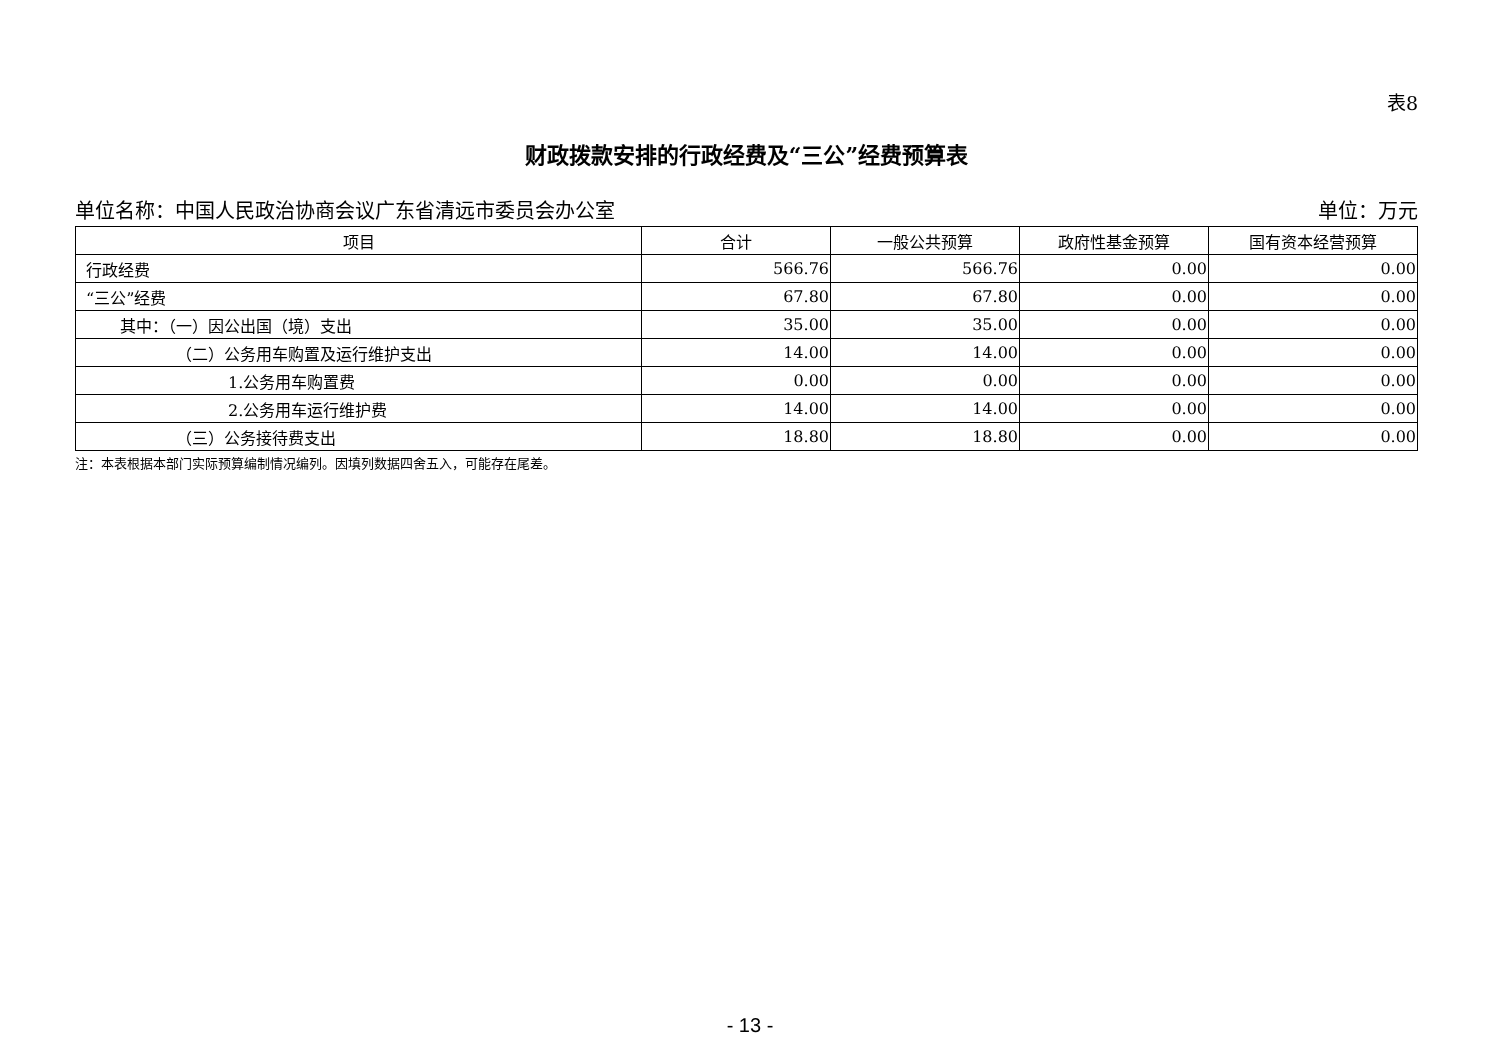表8
财政拨款安排的行政经费及“三公”经费预算表
单位名称：中国人民政治协商会议广东省清远市委员会办公室 单位：万元
| 项目 | 合计 | 一般公共预算 | 政府性基金预算 | 国有资本经营预算 |
| --- | --- | --- | --- | --- |
| 行政经费 | 566.76 | 566.76 | 0.00 | 0.00 |
| “三公”经费 | 67.80 | 67.80 | 0.00 | 0.00 |
| 其中：（一）因公出国（境）支出 | 35.00 | 35.00 | 0.00 | 0.00 |
| （二）公务用车购置及运行维护支出 | 14.00 | 14.00 | 0.00 | 0.00 |
| 1.公务用车购置费 | 0.00 | 0.00 | 0.00 | 0.00 |
| 2.公务用车运行维护费 | 14.00 | 14.00 | 0.00 | 0.00 |
| （三）公务接待费支出 | 18.80 | 18.80 | 0.00 | 0.00 |
注：本表根据本部门实际预算编制情况编列。因填列数据四舍五入，可能存在尾差。
- 13 -